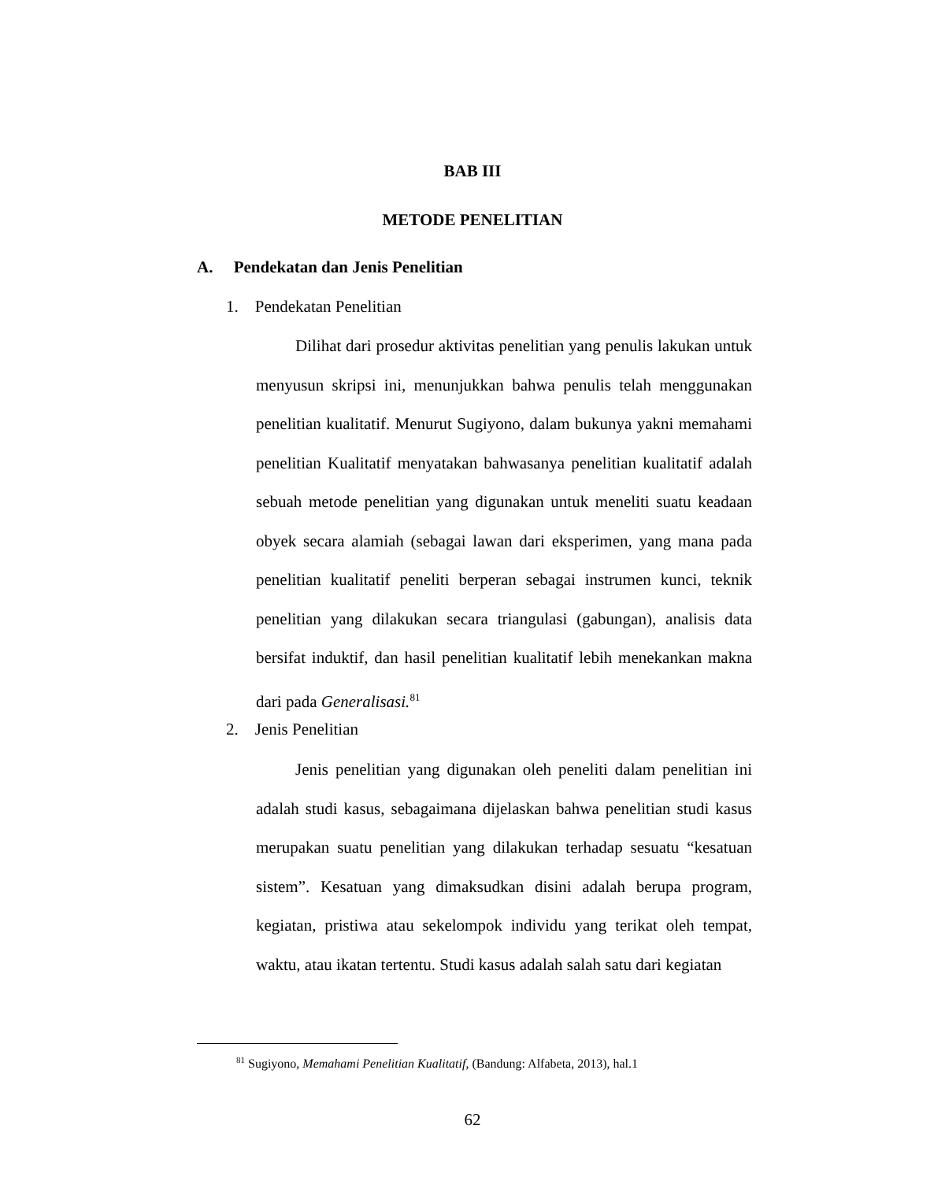BAB III
METODE PENELITIAN
A. Pendekatan dan Jenis Penelitian
1. Pendekatan Penelitian
Dilihat dari prosedur aktivitas penelitian yang penulis lakukan untuk menyusun skripsi ini, menunjukkan bahwa penulis telah menggunakan penelitian kualitatif. Menurut Sugiyono, dalam bukunya yakni memahami penelitian Kualitatif menyatakan bahwasanya penelitian kualitatif adalah sebuah metode penelitian yang digunakan untuk meneliti suatu keadaan obyek secara alamiah (sebagai lawan dari eksperimen, yang mana pada penelitian kualitatif peneliti berperan sebagai instrumen kunci, teknik penelitian yang dilakukan secara triangulasi (gabungan), analisis data bersifat induktif, dan hasil penelitian kualitatif lebih menekankan makna dari pada Generalisasi.<sup>81</sup>
2. Jenis Penelitian
Jenis penelitian yang digunakan oleh peneliti dalam penelitian ini adalah studi kasus, sebagaimana dijelaskan bahwa penelitian studi kasus merupakan suatu penelitian yang dilakukan terhadap sesuatu “kesatuan sistem”. Kesatuan yang dimaksudkan disini adalah berupa program, kegiatan, pristiwa atau sekelompok individu yang terikat oleh tempat, waktu, atau ikatan tertentu. Studi kasus adalah salah satu dari kegiatan
<sup>81</sup> Sugiyono, Memahami Penelitian Kualitatif, (Bandung: Alfabeta, 2013), hal.1
62